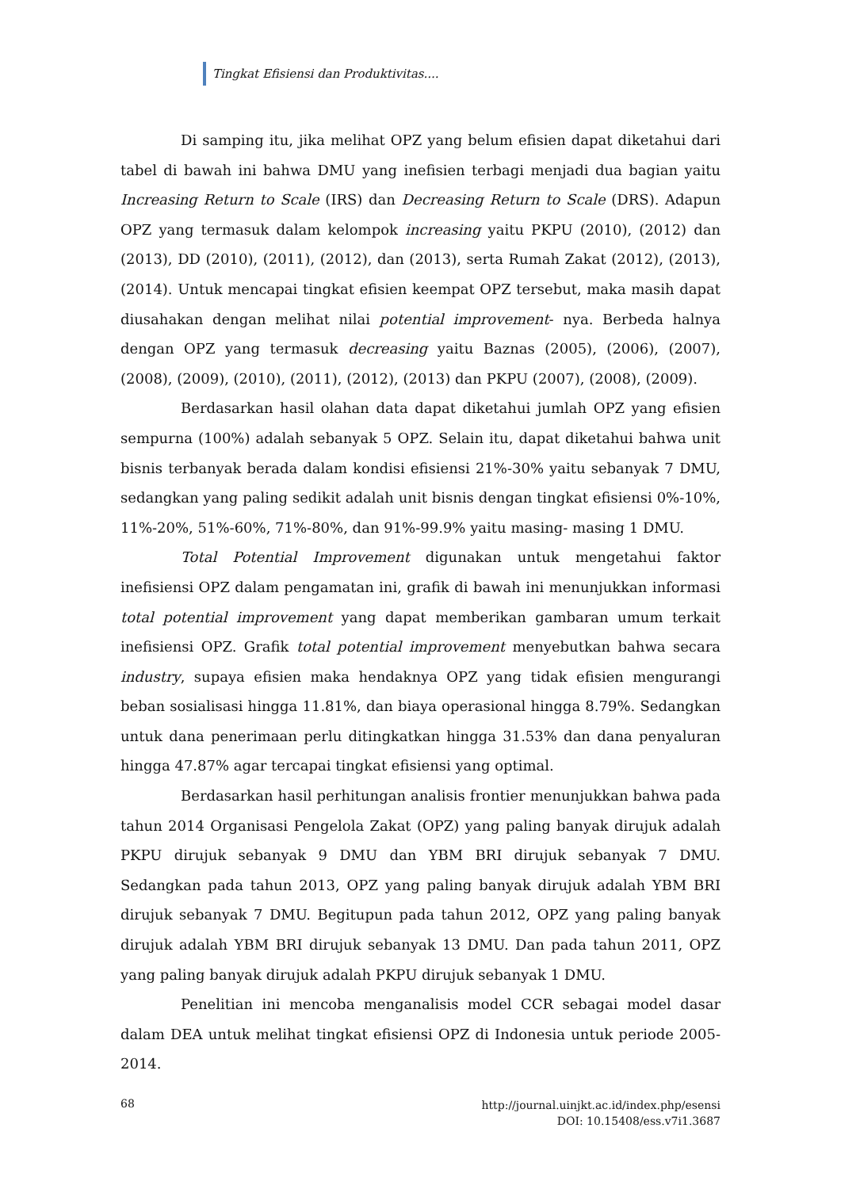Tingkat Efisiensi dan Produktivitas....
Di samping itu, jika melihat OPZ yang belum efisien dapat diketahui dari tabel di bawah ini bahwa DMU yang inefisien terbagi menjadi dua bagian yaitu Increasing Return to Scale (IRS) dan Decreasing Return to Scale (DRS). Adapun OPZ yang termasuk dalam kelompok increasing yaitu PKPU (2010), (2012) dan (2013), DD (2010), (2011), (2012), dan (2013), serta Rumah Zakat (2012), (2013), (2014). Untuk mencapai tingkat efisien keempat OPZ tersebut, maka masih dapat diusahakan dengan melihat nilai potential improvement- nya. Berbeda halnya dengan OPZ yang termasuk decreasing yaitu Baznas (2005), (2006), (2007), (2008), (2009), (2010), (2011), (2012), (2013) dan PKPU (2007), (2008), (2009).
Berdasarkan hasil olahan data dapat diketahui jumlah OPZ yang efisien sempurna (100%) adalah sebanyak 5 OPZ. Selain itu, dapat diketahui bahwa unit bisnis terbanyak berada dalam kondisi efisiensi 21%-30% yaitu sebanyak 7 DMU, sedangkan yang paling sedikit adalah unit bisnis dengan tingkat efisiensi 0%-10%, 11%-20%, 51%-60%, 71%-80%, dan 91%-99.9% yaitu masing- masing 1 DMU.
Total Potential Improvement digunakan untuk mengetahui faktor inefisiensi OPZ dalam pengamatan ini, grafik di bawah ini menunjukkan informasi total potential improvement yang dapat memberikan gambaran umum terkait inefisiensi OPZ. Grafik total potential improvement menyebutkan bahwa secara industry, supaya efisien maka hendaknya OPZ yang tidak efisien mengurangi beban sosialisasi hingga 11.81%, dan biaya operasional hingga 8.79%. Sedangkan untuk dana penerimaan perlu ditingkatkan hingga 31.53% dan dana penyaluran hingga 47.87% agar tercapai tingkat efisiensi yang optimal.
Berdasarkan hasil perhitungan analisis frontier menunjukkan bahwa pada tahun 2014 Organisasi Pengelola Zakat (OPZ) yang paling banyak dirujuk adalah PKPU dirujuk sebanyak 9 DMU dan YBM BRI dirujuk sebanyak 7 DMU. Sedangkan pada tahun 2013, OPZ yang paling banyak dirujuk adalah YBM BRI dirujuk sebanyak 7 DMU. Begitupun pada tahun 2012, OPZ yang paling banyak dirujuk adalah YBM BRI dirujuk sebanyak 13 DMU. Dan pada tahun 2011, OPZ yang paling banyak dirujuk adalah PKPU dirujuk sebanyak 1 DMU.
Penelitian ini mencoba menganalisis model CCR sebagai model dasar dalam DEA untuk melihat tingkat efisiensi OPZ di Indonesia untuk periode 2005-2014.
68 http://journal.uinjkt.ac.id/index.php/esensi
DOI: 10.15408/ess.v7i1.3687